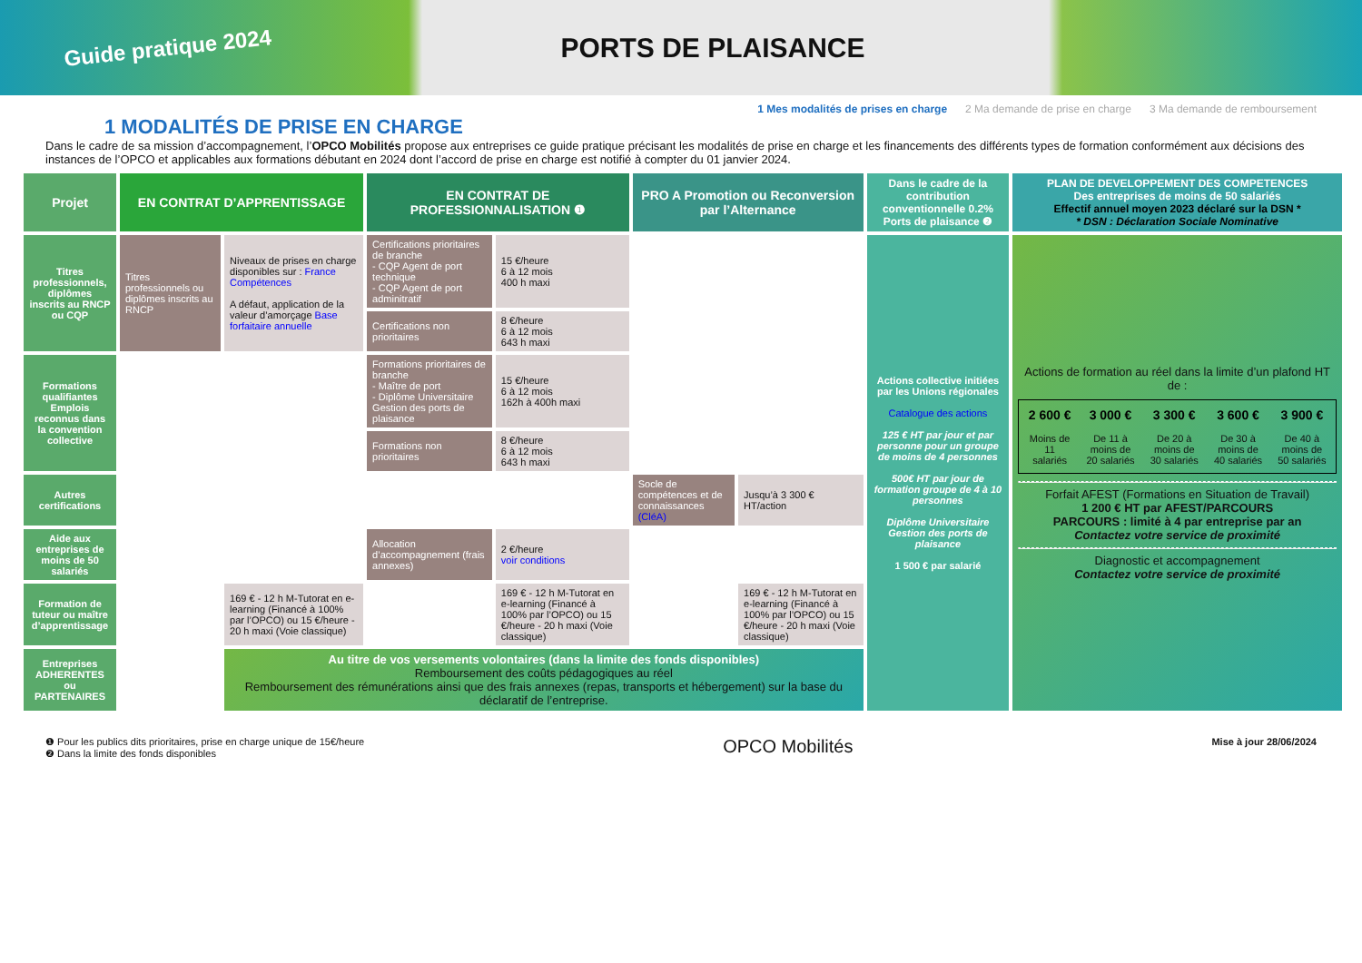Guide pratique 2024
PORTS DE PLAISANCE
1 MODALITÉS DE PRISE EN CHARGE
1 Mes modalités de prises en charge 2 Ma demande de prise en charge 3 Ma demande de remboursement
Dans le cadre de sa mission d’accompagnement, l’OPCO Mobilités propose aux entreprises ce guide pratique précisant les modalités de prise en charge et les financements des différents types de formation conformément aux décisions des instances de l’OPCO et applicables aux formations débutant en 2024 dont l’accord de prise en charge est notifié à compter du 01 janvier 2024.
| Projet | EN CONTRAT D’APPRENTISSAGE | | EN CONTRAT DE PROFESSIONNALISATION ❶ | | PRO A Promotion ou Reconversion par l’Alternance | | Dans le cadre de la contribution conventionnelle 0.2% Ports de plaisance ❷ | PLAN DE DEVELOPPEMENT DES COMPETENCES Des entreprises de moins de 50 salariés Effectif annuel moyen 2023 déclaré sur la DSN * * DSN : Déclaration Sociale Nominative |
| --- | --- | --- | --- | --- | --- | --- | --- | --- |
| Titres professionnels, diplômes inscrits au RNCP ou CQP | Titres professionnels ou diplômes inscrits au RNCP | Niveaux de prises en charge disponibles sur : France Compétences A défaut, application de la valeur d’amorçage Base forfaitaire annuelle | Certifications prioritaires de branche - CQP Agent de port technique - CQP Agent de port adminitratif | 15 €/heure 6 à 12 mois 400 h maxi | | | Actions collective initiées par les Unions régionales Catalogue des actions 125 € HT par jour et par personne pour un groupe de moins de 4 personnes 500€ HT par jour de formation groupe de 4 à 10 personnes Diplôme Universitaire Gestion des ports de plaisance 1 500 € par salarié | Actions de formation au réel dans la limite d’un plafond HT de : / 2 600 € / 3 000 € / 3 300 € / 3 600 € / 3 900 € / / --- / --- / --- / --- / --- / / Moins de 11 salariés / De 11 à moins de 20 salariés / De 20 à moins de 30 salariés / De 30 à moins de 40 salariés / De 40 à moins de 50 salariés / Forfait AFEST (Formations en Situation de Travail) 1 200 € HT par AFEST/PARCOURS PARCOURS : limité à 4 par entreprise par an Contactez votre service de proximité Diagnostic et accompagnement Contactez votre service de proximité |
| | | | Certifications non prioritaires | 8 €/heure 6 à 12 mois 643 h maxi | | | | |
| Formations qualifiantes Emplois reconnus dans la convention collective | | | Formations prioritaires de branche - Maître de port - Diplôme Universitaire Gestion des ports de plaisance | 15 €/heure 6 à 12 mois 162h à 400h maxi | | | | |
| | | | Formations non prioritaires | 8 €/heure 6 à 12 mois 643 h maxi | | | | |
| Autres certifications | | | | | Socle de compétences et de connaissances (CléA) | Jusqu’à 3 300 € HT/action | | |
| Aide aux entreprises de moins de 50 salariés | | | Allocation d’accompagnement (frais annexes) | 2 €/heure voir conditions | | | | |
| Formation de tuteur ou maître d’apprentissage | | 169 € - 12 h M-Tutorat en e-learning (Financé à 100% par l’OPCO) ou 15 €/heure - 20 h maxi (Voie classique) | | 169 € - 12 h M-Tutorat en e-learning (Financé à 100% par l’OPCO) ou 15 €/heure - 20 h maxi (Voie classique) | | 169 € - 12 h M-Tutorat en e-learning (Financé à 100% par l’OPCO) ou 15 €/heure - 20 h maxi (Voie classique) | | |
| Entreprises ADHERENTES ou PARTENAIRES | | Au titre de vos versements volontaires (dans la limite des fonds disponibles) Remboursement des coûts pédagogiques au réel Remboursement des rémunérations ainsi que des frais annexes (repas, transports et hébergement) sur la base du déclaratif de l’entreprise. | | | | | | |
❶ Pour les publics dits prioritaires, prise en charge unique de 15€/heure
❷ Dans la limite des fonds disponibles
OPCO Mobilités
Mise à jour 28/06/2024